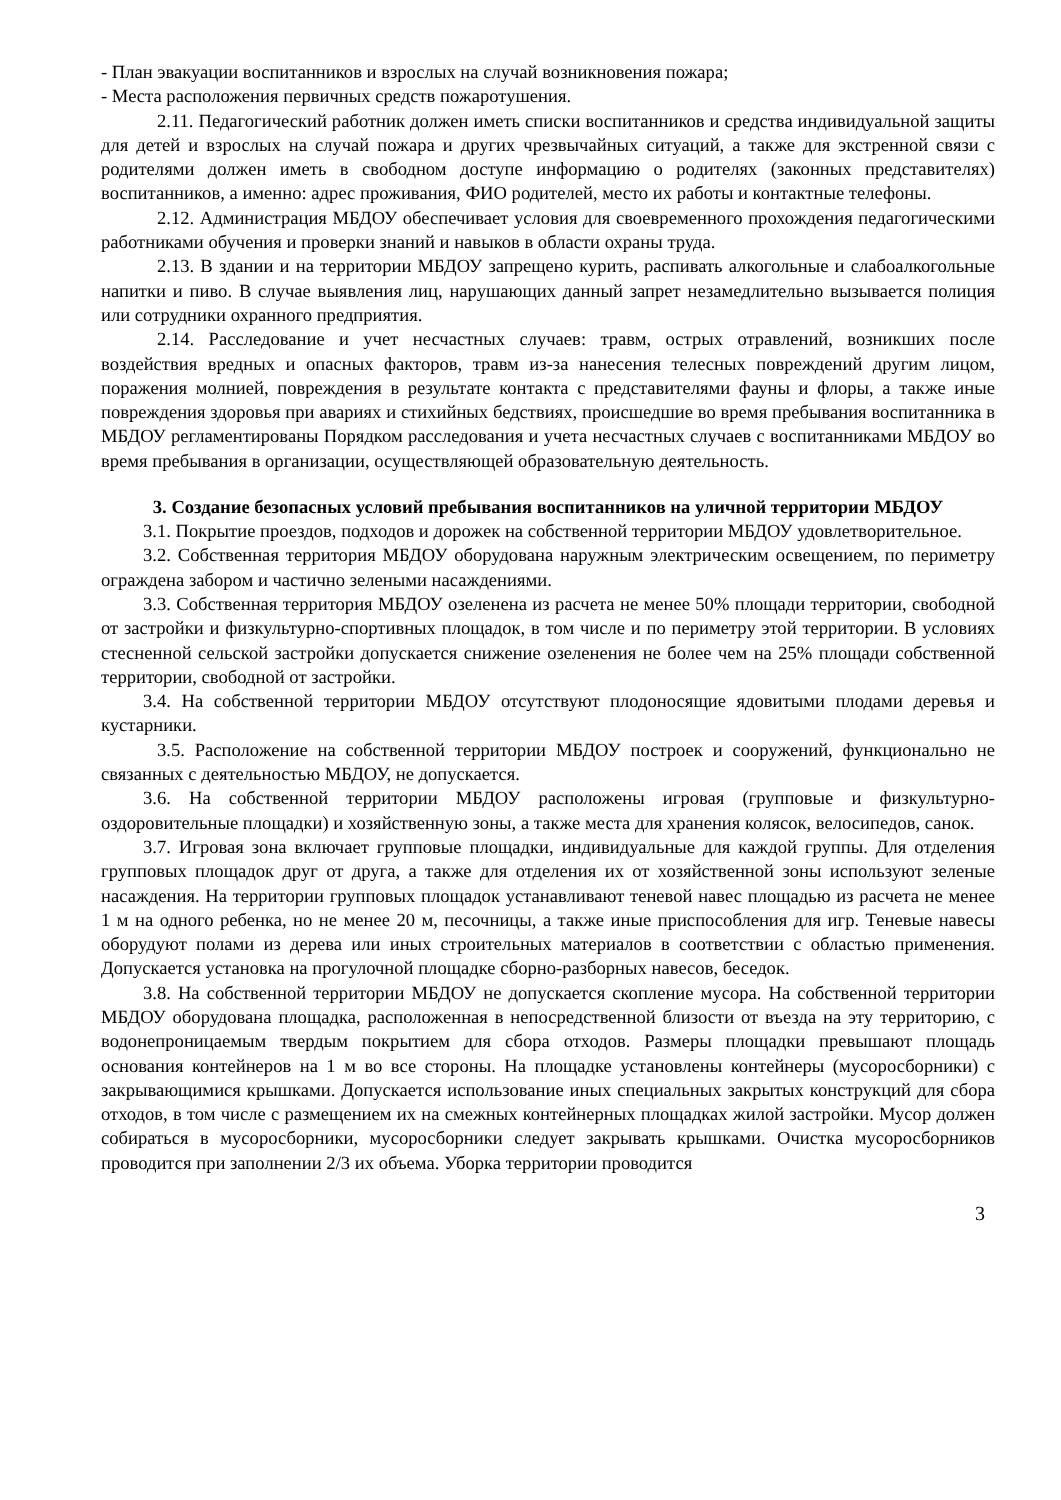- План эвакуации воспитанников и взрослых на случай возникновения пожара;
- Места расположения первичных средств пожаротушения.
2.11. Педагогический работник должен иметь списки воспитанников и средства индивидуальной защиты для детей и взрослых на случай пожара и других чрезвычайных ситуаций, а также для экстренной связи с родителями должен иметь в свободном доступе информацию о родителях (законных представителях) воспитанников, а именно: адрес проживания, ФИО родителей, место их работы и контактные телефоны.
2.12. Администрация МБДОУ обеспечивает условия для своевременного прохождения педагогическими работниками обучения и проверки знаний и навыков в области охраны труда.
2.13. В здании и на территории МБДОУ запрещено курить, распивать алкогольные и слабоалкогольные напитки и пиво. В случае выявления лиц, нарушающих данный запрет незамедлительно вызывается полиция или сотрудники охранного предприятия.
2.14. Расследование и учет несчастных случаев: травм, острых отравлений, возникших после воздействия вредных и опасных факторов, травм из-за нанесения телесных повреждений другим лицом, поражения молнией, повреждения в результате контакта с представителями фауны и флоры, а также иные повреждения здоровья при авариях и стихийных бедствиях, происшедшие во время пребывания воспитанника в МБДОУ регламентированы Порядком расследования и учета несчастных случаев с воспитанниками МБДОУ во время пребывания в организации, осуществляющей образовательную деятельность.
3. Создание безопасных условий пребывания воспитанников на уличной территории МБДОУ
3.1. Покрытие проездов, подходов и дорожек на собственной территории МБДОУ удовлетворительное.
3.2. Собственная территория МБДОУ оборудована наружным электрическим освещением, по периметру ограждена забором и частично зелеными насаждениями.
3.3. Собственная территория МБДОУ озеленена из расчета не менее 50% площади территории, свободной от застройки и физкультурно-спортивных площадок, в том числе и по периметру этой территории. В условиях стесненной сельской застройки допускается снижение озеленения не более чем на 25% площади собственной территории, свободной от застройки.
3.4. На собственной территории МБДОУ отсутствуют плодоносящие ядовитыми плодами деревья и кустарники.
3.5. Расположение на собственной территории МБДОУ построек и сооружений, функционально не связанных с деятельностью МБДОУ, не допускается.
3.6. На собственной территории МБДОУ расположены игровая (групповые и физкультурно-оздоровительные площадки) и хозяйственную зоны, а также места для хранения колясок, велосипедов, санок.
3.7. Игровая зона включает групповые площадки, индивидуальные для каждой группы. Для отделения групповых площадок друг от друга, а также для отделения их от хозяйственной зоны используют зеленые насаждения. На территории групповых площадок устанавливают теневой навес площадью из расчета не менее 1 м на одного ребенка, но не менее 20 м, песочницы, а также иные приспособления для игр. Теневые навесы оборудуют полами из дерева или иных строительных материалов в соответствии с областью применения. Допускается установка на прогулочной площадке сборно-разборных навесов, беседок.
3.8. На собственной территории МБДОУ не допускается скопление мусора. На собственной территории МБДОУ оборудована площадка, расположенная в непосредственной близости от въезда на эту территорию, с водонепроницаемым твердым покрытием для сбора отходов. Размеры площадки превышают площадь основания контейнеров на 1 м во все стороны. На площадке установлены контейнеры (мусоросборники) с закрывающимися крышками. Допускается использование иных специальных закрытых конструкций для сбора отходов, в том числе с размещением их на смежных контейнерных площадках жилой застройки. Мусор должен собираться в мусоросборники, мусоросборники следует закрывать крышками. Очистка мусоросборников проводится при заполнении 2/3 их объема. Уборка территории проводится
3